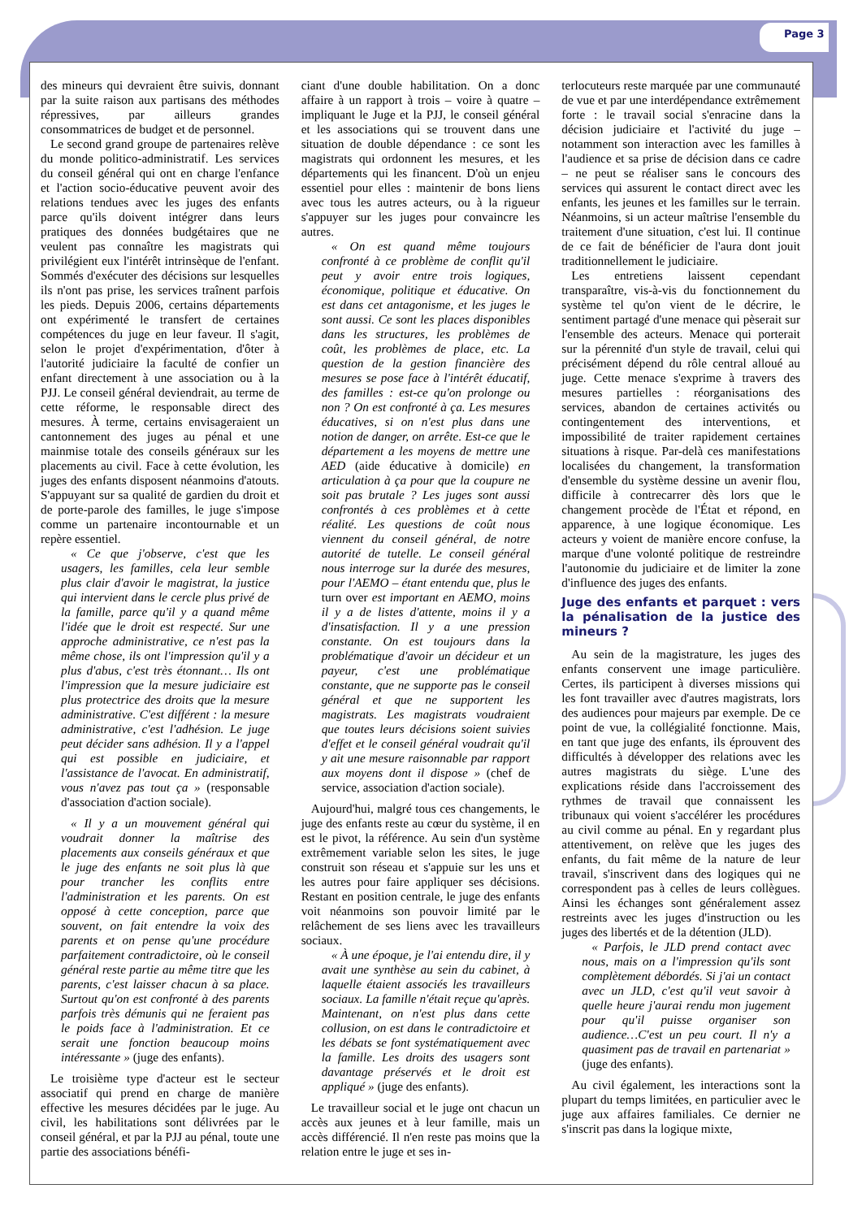Page 3
des mineurs qui devraient être suivis, donnant par la suite raison aux partisans des méthodes répressives, par ailleurs grandes consommatrices de budget et de personnel.
Le second grand groupe de partenaires relève du monde politico-administratif. Les services du conseil général qui ont en charge l'enfance et l'action socio-éducative peuvent avoir des relations tendues avec les juges des enfants parce qu'ils doivent intégrer dans leurs pratiques des données budgétaires que ne veulent pas connaître les magistrats qui privilégient eux l'intérêt intrinsèque de l'enfant. Sommés d'exécuter des décisions sur lesquelles ils n'ont pas prise, les services traînent parfois les pieds. Depuis 2006, certains départements ont expérimenté le transfert de certaines compétences du juge en leur faveur. Il s'agit, selon le projet d'expérimentation, d'ôter à l'autorité judiciaire la faculté de confier un enfant directement à une association ou à la PJJ. Le conseil général deviendrait, au terme de cette réforme, le responsable direct des mesures. À terme, certains envisageraient un cantonnement des juges au pénal et une mainmise totale des conseils généraux sur les placements au civil. Face à cette évolution, les juges des enfants disposent néanmoins d'atouts. S'appuyant sur sa qualité de gardien du droit et de porte-parole des familles, le juge s'impose comme un partenaire incontournable et un repère essentiel.
« Ce que j'observe, c'est que les usagers, les familles, cela leur semble plus clair d'avoir le magistrat, la justice qui intervient dans le cercle plus privé de la famille, parce qu'il y a quand même l'idée que le droit est respecté. Sur une approche administrative, ce n'est pas la même chose, ils ont l'impression qu'il y a plus d'abus, c'est très étonnant… Ils ont l'impression que la mesure judiciaire est plus protectrice des droits que la mesure administrative. C'est différent : la mesure administrative, c'est l'adhésion. Le juge peut décider sans adhésion. Il y a l'appel qui est possible en judiciaire, et l'assistance de l'avocat. En administratif, vous n'avez pas tout ça » (responsable d'association d'action sociale).
« Il y a un mouvement général qui voudrait donner la maîtrise des placements aux conseils généraux et que le juge des enfants ne soit plus là que pour trancher les conflits entre l'administration et les parents. On est opposé à cette conception, parce que souvent, on fait entendre la voix des parents et on pense qu'une procédure parfaitement contradictoire, où le conseil général reste partie au même titre que les parents, c'est laisser chacun à sa place. Surtout qu'on est confronté à des parents parfois très démunis qui ne feraient pas le poids face à l'administration. Et ce serait une fonction beaucoup moins intéressante » (juge des enfants).
Le troisième type d'acteur est le secteur associatif qui prend en charge de manière effective les mesures décidées par le juge. Au civil, les habilitations sont délivrées par le conseil général, et par la PJJ au pénal, toute une partie des associations bénéfi-
ciant d'une double habilitation. On a donc affaire à un rapport à trois – voire à quatre – impliquant le Juge et la PJJ, le conseil général et les associations qui se trouvent dans une situation de double dépendance : ce sont les magistrats qui ordonnent les mesures, et les départements qui les financent. D'où un enjeu essentiel pour elles : maintenir de bons liens avec tous les autres acteurs, ou à la rigueur s'appuyer sur les juges pour convaincre les autres.
« On est quand même toujours confronté à ce problème de conflit qu'il peut y avoir entre trois logiques, économique, politique et éducative. On est dans cet antagonisme, et les juges le sont aussi. Ce sont les places disponibles dans les structures, les problèmes de coût, les problèmes de place, etc. La question de la gestion financière des mesures se pose face à l'intérêt éducatif, des familles : est-ce qu'on prolonge ou non ? On est confronté à ça. Les mesures éducatives, si on n'est plus dans une notion de danger, on arrête. Est-ce que le département a les moyens de mettre une AED (aide éducative à domicile) en articulation à ça pour que la coupure ne soit pas brutale ? Les juges sont aussi confrontés à ces problèmes et à cette réalité. Les questions de coût nous viennent du conseil général, de notre autorité de tutelle. Le conseil général nous interroge sur la durée des mesures, pour l'AEMO – étant entendu que, plus le turn over est important en AEMO, moins il y a de listes d'attente, moins il y a d'insatisfaction. Il y a une pression constante. On est toujours dans la problématique d'avoir un décideur et un payeur, c'est une problématique constante, que ne supporte pas le conseil général et que ne supportent les magistrats. Les magistrats voudraient que toutes leurs décisions soient suivies d'effet et le conseil général voudrait qu'il y ait une mesure raisonnable par rapport aux moyens dont il dispose » (chef de service, association d'action sociale).
Aujourd'hui, malgré tous ces changements, le juge des enfants reste au cœur du système, il en est le pivot, la référence. Au sein d'un système extrêmement variable selon les sites, le juge construit son réseau et s'appuie sur les uns et les autres pour faire appliquer ses décisions. Restant en position centrale, le juge des enfants voit néanmoins son pouvoir limité par le relâchement de ses liens avec les travailleurs sociaux.
« À une époque, je l'ai entendu dire, il y avait une synthèse au sein du cabinet, à laquelle étaient associés les travailleurs sociaux. La famille n'était reçue qu'après. Maintenant, on n'est plus dans cette collusion, on est dans le contradictoire et les débats se font systématiquement avec la famille. Les droits des usagers sont davantage préservés et le droit est appliqué » (juge des enfants).
Le travailleur social et le juge ont chacun un accès aux jeunes et à leur famille, mais un accès différencié. Il n'en reste pas moins que la relation entre le juge et ses in-
terlocuteurs reste marquée par une communauté de vue et par une interdépendance extrêmement forte : le travail social s'enracine dans la décision judiciaire et l'activité du juge – notamment son interaction avec les familles à l'audience et sa prise de décision dans ce cadre – ne peut se réaliser sans le concours des services qui assurent le contact direct avec les enfants, les jeunes et les familles sur le terrain. Néanmoins, si un acteur maîtrise l'ensemble du traitement d'une situation, c'est lui. Il continue de ce fait de bénéficier de l'aura dont jouit traditionnellement le judiciaire.
Les entretiens laissent cependant transparaître, vis-à-vis du fonctionnement du système tel qu'on vient de le décrire, le sentiment partagé d'une menace qui pèserait sur l'ensemble des acteurs. Menace qui porterait sur la pérennité d'un style de travail, celui qui précisément dépend du rôle central alloué au juge. Cette menace s'exprime à travers des mesures partielles : réorganisations des services, abandon de certaines activités ou contingentement des interventions, et impossibilité de traiter rapidement certaines situations à risque. Par-delà ces manifestations localisées du changement, la transformation d'ensemble du système dessine un avenir flou, difficile à contrecarrer dès lors que le changement procède de l'État et répond, en apparence, à une logique économique. Les acteurs y voient de manière encore confuse, la marque d'une volonté politique de restreindre l'autonomie du judiciaire et de limiter la zone d'influence des juges des enfants.
Juge des enfants et parquet : vers la pénalisation de la justice des mineurs ?
Au sein de la magistrature, les juges des enfants conservent une image particulière. Certes, ils participent à diverses missions qui les font travailler avec d'autres magistrats, lors des audiences pour majeurs par exemple. De ce point de vue, la collégialité fonctionne. Mais, en tant que juge des enfants, ils éprouvent des difficultés à développer des relations avec les autres magistrats du siège. L'une des explications réside dans l'accroissement des rythmes de travail que connaissent les tribunaux qui voient s'accélérer les procédures au civil comme au pénal. En y regardant plus attentivement, on relève que les juges des enfants, du fait même de la nature de leur travail, s'inscrivent dans des logiques qui ne correspondent pas à celles de leurs collègues. Ainsi les échanges sont généralement assez restreints avec les juges d'instruction ou les juges des libertés et de la détention (JLD).
« Parfois, le JLD prend contact avec nous, mais on a l'impression qu'ils sont complètement débordés. Si j'ai un contact avec un JLD, c'est qu'il veut savoir à quelle heure j'aurai rendu mon jugement pour qu'il puisse organiser son audience…C'est un peu court. Il n'y a quasiment pas de travail en partenariat » (juge des enfants).
Au civil également, les interactions sont la plupart du temps limitées, en particulier avec le juge aux affaires familiales. Ce dernier ne s'inscrit pas dans la logique mixte,